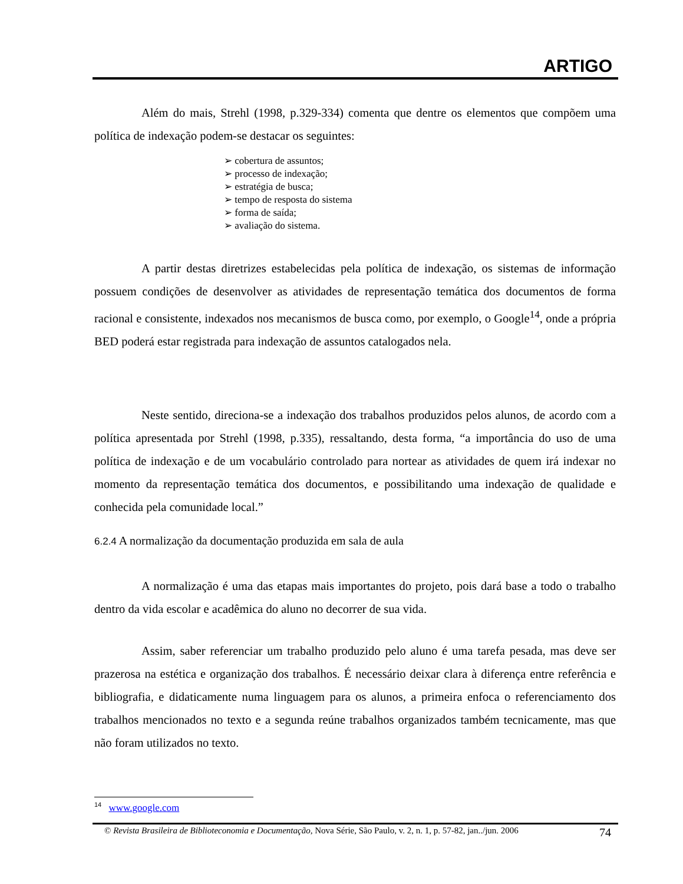ARTIGO
Além do mais, Strehl (1998, p.329-334) comenta que dentre os elementos que compõem uma política de indexação podem-se destacar os seguintes:
➢ cobertura de assuntos;
➢ processo de indexação;
➢ estratégia de busca;
➢ tempo de resposta do sistema
➢ forma de saída;
➢ avaliação do sistema.
A partir destas diretrizes estabelecidas pela política de indexação, os sistemas de informação possuem condições de desenvolver as atividades de representação temática dos documentos de forma racional e consistente, indexados nos mecanismos de busca como, por exemplo, o Google<sup>14</sup>, onde a própria BED poderá estar registrada para indexação de assuntos catalogados nela.
Neste sentido, direciona-se a indexação dos trabalhos produzidos pelos alunos, de acordo com a política apresentada por Strehl (1998, p.335), ressaltando, desta forma, “a importância do uso de uma política de indexação e de um vocabulário controlado para nortear as atividades de quem irá indexar no momento da representação temática dos documentos, e possibilitando uma indexação de qualidade e conhecida pela comunidade local.”
6.2.4 A normalização da documentação produzida em sala de aula
A normalização é uma das etapas mais importantes do projeto, pois dará base a todo o trabalho dentro da vida escolar e acadêmica do aluno no decorrer de sua vida.
Assim, saber referenciar um trabalho produzido pelo aluno é uma tarefa pesada, mas deve ser prazerosa na estética e organização dos trabalhos. É necessário deixar clara à diferença entre referência e bibliografia, e didaticamente numa linguagem para os alunos, a primeira enfoca o referenciamento dos trabalhos mencionados no texto e a segunda reúne trabalhos organizados também tecnicamente, mas que não foram utilizados no texto.
<sup>14</sup> www.google.com
© Revista Brasileira de Biblioteconomia e Documentação, Nova Série, São Paulo, v. 2, n. 1, p. 57-82, jan../jun. 2006 74